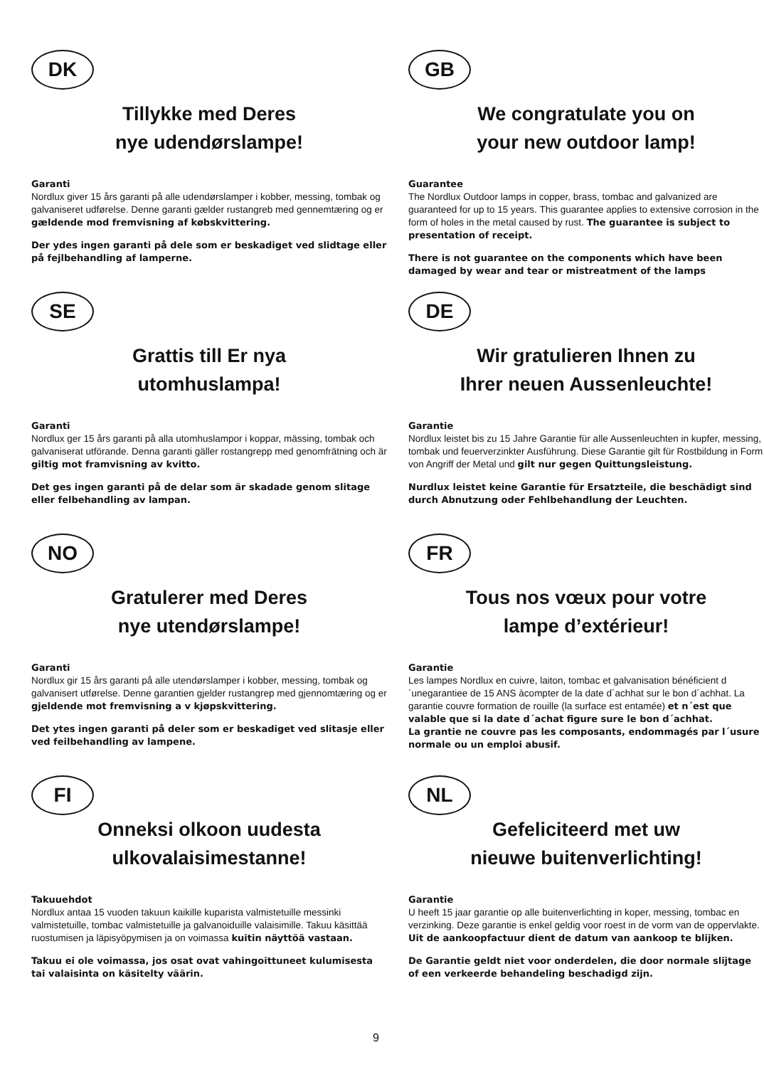DK
Tillykke med Deres
nye udendørslampe!
Garanti
Nordlux giver 15 års garanti på alle udendørslamper i kobber, messing, tombak og galvaniseret udførelse. Denne garanti gælder rustangreb med gennemtæring og er gældende mod fremvisning af købskvittering.
Der ydes ingen garanti på dele som er beskadiget ved slidtage eller på fejlbehandling af lamperne.
GB
We congratulate you on
your new outdoor lamp!
Guarantee
The Nordlux Outdoor lamps in copper, brass, tombac and galvanized are guaranteed for up to 15 years. This guarantee applies to extensive corrosion in the form of holes in the metal caused by rust. The guarantee is subject to presentation of receipt.
There is not guarantee on the components which have been damaged by wear and tear or mistreatment of the lamps
SE
Grattis till Er nya
utomhuslampa!
Garanti
Nordlux ger 15 års garanti på alla utomhuslampor i koppar, mässing, tombak och galvaniserat utförande. Denna garanti gäller rostangrepp med genomfrätning och är giltig mot framvisning av kvitto.
Det ges ingen garanti på de delar som är skadade genom slitage eller felbehandling av lampan.
DE
Wir gratulieren Ihnen zu
Ihrer neuen Aussenleuchte!
Garantie
Nordlux leistet bis zu 15 Jahre Garantie für alle Aussenleuchten in kupfer, messing, tombak und feuerverzinkter Ausführung. Diese Garantie gilt für Rostbildung in Form von Angriff der Metal und gilt nur gegen Quittungsleistung.
Nurdlux leistet keine Garantie für Ersatzteile, die beschädigt sind durch Abnutzung oder Fehlbehandlung der Leuchten.
NO
Gratulerer med Deres
nye utendørslampe!
Garanti
Nordlux gir 15 års garanti på alle utendørslamper i kobber, messing, tombak og galvanisert utførelse. Denne garantien gjelder rustangrep med gjennomtæring og er gjeldende mot fremvisning a v kjøpskvittering.
Det ytes ingen garanti på deler som er beskadiget ved slitasje eller ved feilbehandling av lampene.
FR
Tous nos vœux pour votre
lampe d’extérieur!
Garantie
Les lampes Nordlux en cuivre, laiton, tombac et galvanisation bénéficient d´unegarantiee de 15 ANS àcompter de la date d´achhat sur le bon d´achhat. La garantie couvre formation de rouille (la surface est entamée) et n´est que valable que si la date d´achat figure sure le bon d´achhat.
La grantie ne couvre pas les composants, endommagés par l´usure normale ou un emploi abusif.
FI
Onneksi olkoon uudesta
ulkovalaisimestanne!
Takuuehdot
Nordlux antaa 15 vuoden takuun kaikille kuparista valmistetuille messinki valmistetuille, tombac valmistetuille ja galvanoiduille valaisimille. Takuu käsittää ruostumisen ja läpisyöpymisen ja on voimassa kuitin näyttöä vastaan.
Takuu ei ole voimassa, jos osat ovat vahingoittuneet kulumisesta tai valaisinta on käsitelty väärin.
NL
Gefeliciteerd met uw
nieuwe buitenverlichting!
Garantie
U heeft 15 jaar garantie op alle buitenverlichting in koper, messing, tombac en verzinking. Deze garantie is enkel geldig voor roest in de vorm van de oppervlakte. Uit de aankoopfactuur dient de datum van aankoop te blijken.
De Garantie geldt niet voor onderdelen, die door normale slijtage of een verkeerde behandeling beschadigd zijn.
9